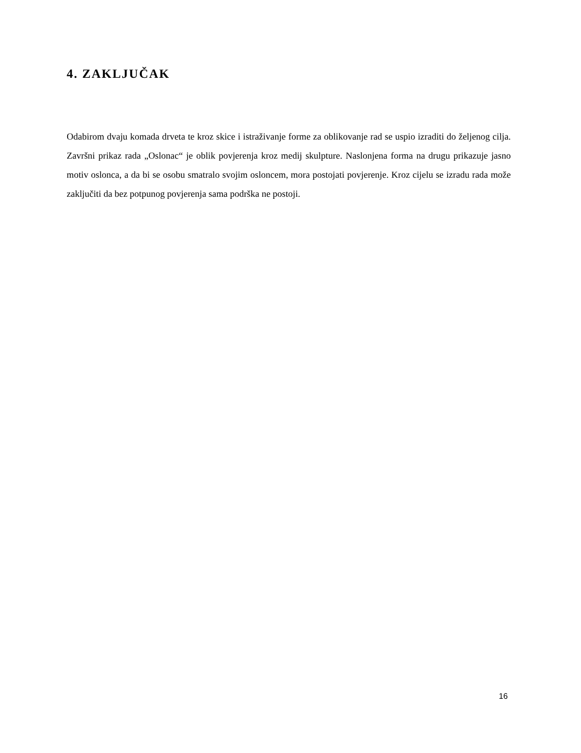4. ZAKLJUČAK
Odabirom dvaju komada drveta te kroz skice i istraživanje forme za oblikovanje rad se uspio izraditi do željenog cilja. Završni prikaz rada „Oslonac“ je oblik povjerenja kroz medij skulpture. Naslonjena forma na drugu prikazuje jasno motiv oslonca, a da bi se osobu smatralo svojim osloncem, mora postojati povjerenje. Kroz cijelu se izradu rada može zaključiti da bez potpunog povjerenja sama podrška ne postoji.
16